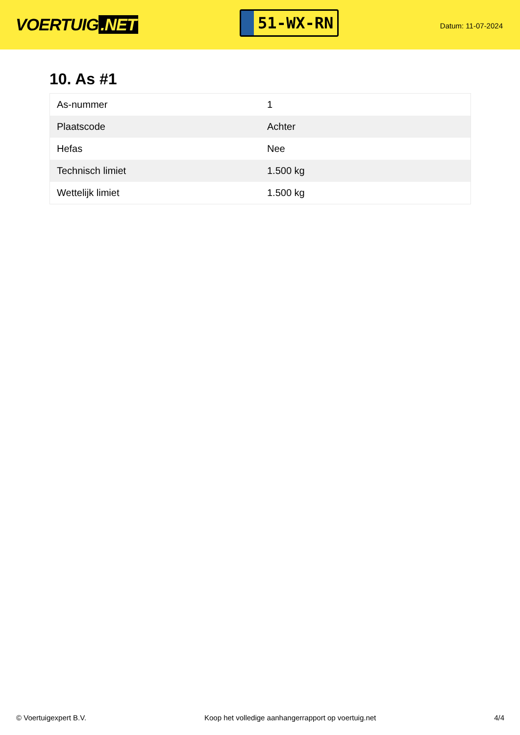VOERTUIG.NET
51-WX-RN
Datum: 11-07-2024
10. As #1
| As-nummer | 1 |
| Plaatscode | Achter |
| Hefas | Nee |
| Technisch limiet | 1.500 kg |
| Wettelijk limiet | 1.500 kg |
© Voertuigexpert B.V. Koop het volledige aanhangerrapport op voertuig.net 4/4